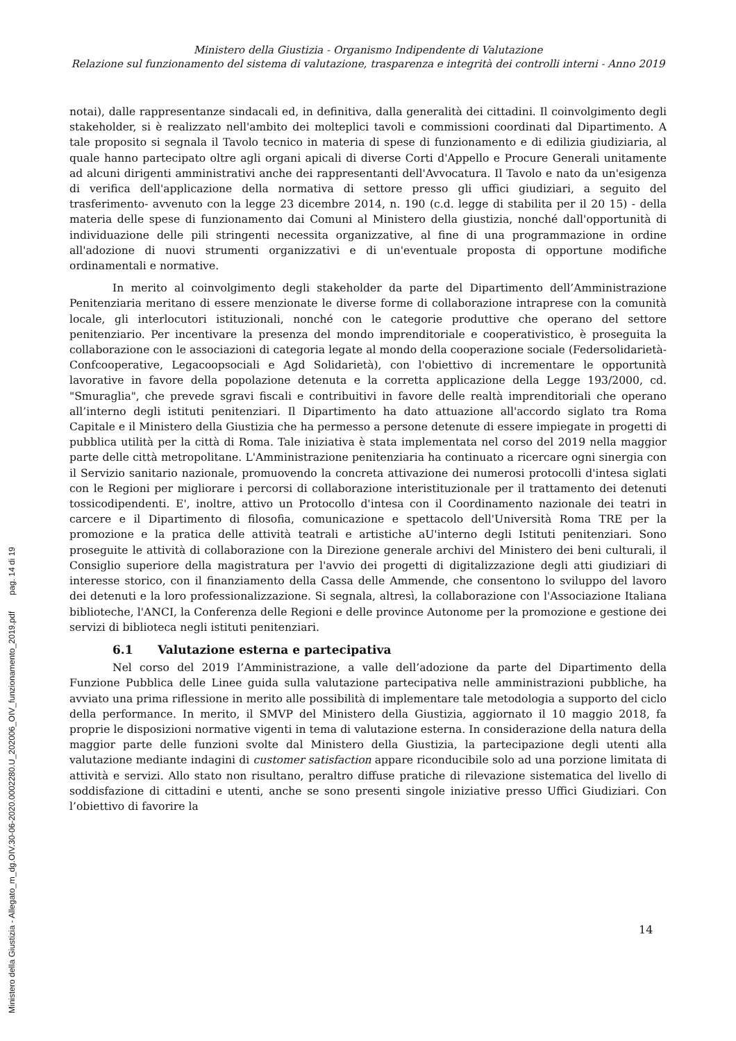Ministero della Giustizia - Organismo Indipendente di Valutazione
Relazione sul funzionamento del sistema di valutazione, trasparenza e integrità dei controlli interni - Anno 2019
notai), dalle rappresentanze sindacali ed, in definitiva, dalla generalità dei cittadini. Il coinvolgimento degli stakeholder, si è realizzato nell'ambito dei molteplici tavoli e commissioni coordinati dal Dipartimento. A tale proposito si segnala il Tavolo tecnico in materia di spese di funzionamento e di edilizia giudiziaria, al quale hanno partecipato oltre agli organi apicali di diverse Corti d'Appello e Procure Generali unitamente ad alcuni dirigenti amministrativi anche dei rappresentanti dell'Avvocatura. Il Tavolo e nato da un'esigenza di verifica dell'applicazione della normativa di settore presso gli uffici giudiziari, a seguito del trasferimento- avvenuto con la legge 23 dicembre 2014, n. 190 (c.d. legge di stabilita per il 20 15) - della materia delle spese di funzionamento dai Comuni al Ministero della giustizia, nonché dall'opportunità di individuazione delle pili stringenti necessita organizzative, al fine di una programmazione in ordine all'adozione di nuovi strumenti organizzativi e di un'eventuale proposta di opportune modifiche ordinamentali e normative.
In merito al coinvolgimento degli stakeholder da parte del Dipartimento dell’Amministrazione Penitenziaria meritano di essere menzionate le diverse forme di collaborazione intraprese con la comunità locale, gli interlocutori istituzionali, nonché con le categorie produttive che operano del settore penitenziario. Per incentivare la presenza del mondo imprenditoriale e cooperativistico, è proseguita la collaborazione con le associazioni di categoria legate al mondo della cooperazione sociale (Federsolidarietà-Confcooperative, Legacoopsociali e Agd Solidarietà), con l'obiettivo di incrementare le opportunità lavorative in favore della popolazione detenuta e la corretta applicazione della Legge 193/2000, cd. "Smuraglia", che prevede sgravi fiscali e contribuitivi in favore delle realtà imprenditoriali che operano all’interno degli istituti penitenziari. Il Dipartimento ha dato attuazione all'accordo siglato tra Roma Capitale e il Ministero della Giustizia che ha permesso a persone detenute di essere impiegate in progetti di pubblica utilità per la città di Roma. Tale iniziativa è stata implementata nel corso del 2019 nella maggior parte delle città metropolitane. L'Amministrazione penitenziaria ha continuato a ricercare ogni sinergia con il Servizio sanitario nazionale, promuovendo la concreta attivazione dei numerosi protocolli d'intesa siglati con le Regioni per migliorare i percorsi di collaborazione interistituzionale per il trattamento dei detenuti tossicodipendenti. E', inoltre, attivo un Protocollo d'intesa con il Coordinamento nazionale dei teatri in carcere e il Dipartimento di filosofia, comunicazione e spettacolo dell'Università Roma TRE per la promozione e la pratica delle attività teatrali e artistiche aU'interno degli Istituti penitenziari. Sono proseguite le attività di collaborazione con la Direzione generale archivi del Ministero dei beni culturali, il Consiglio superiore della magistratura per l'avvio dei progetti di digitalizzazione degli atti giudiziari di interesse storico, con il finanziamento della Cassa delle Ammende, che consentono lo sviluppo del lavoro dei detenuti e la loro professionalizzazione. Si segnala, altresì, la collaborazione con l'Associazione Italiana biblioteche, l'ANCI, la Conferenza delle Regioni e delle province Autonome per la promozione e gestione dei servizi di biblioteca negli istituti penitenziari.
6.1 Valutazione esterna e partecipativa
Nel corso del 2019 l’Amministrazione, a valle dell’adozione da parte del Dipartimento della Funzione Pubblica delle Linee guida sulla valutazione partecipativa nelle amministrazioni pubbliche, ha avviato una prima riflessione in merito alle possibilità di implementare tale metodologia a supporto del ciclo della performance. In merito, il SMVP del Ministero della Giustizia, aggiornato il 10 maggio 2018, fa proprie le disposizioni normative vigenti in tema di valutazione esterna. In considerazione della natura della maggior parte delle funzioni svolte dal Ministero della Giustizia, la partecipazione degli utenti alla valutazione mediante indagini di customer satisfaction appare riconducibile solo ad una porzione limitata di attività e servizi. Allo stato non risultano, peraltro diffuse pratiche di rilevazione sistematica del livello di soddisfazione di cittadini e utenti, anche se sono presenti singole iniziative presso Uffici Giudiziari. Con l’obiettivo di favorire la
14
Ministero della Giustizia - Allegato_m_dg.OIV.30-06-2020.0002280.U_202006_OIV_funzionamento_2019.pdf pag. 14 di 19